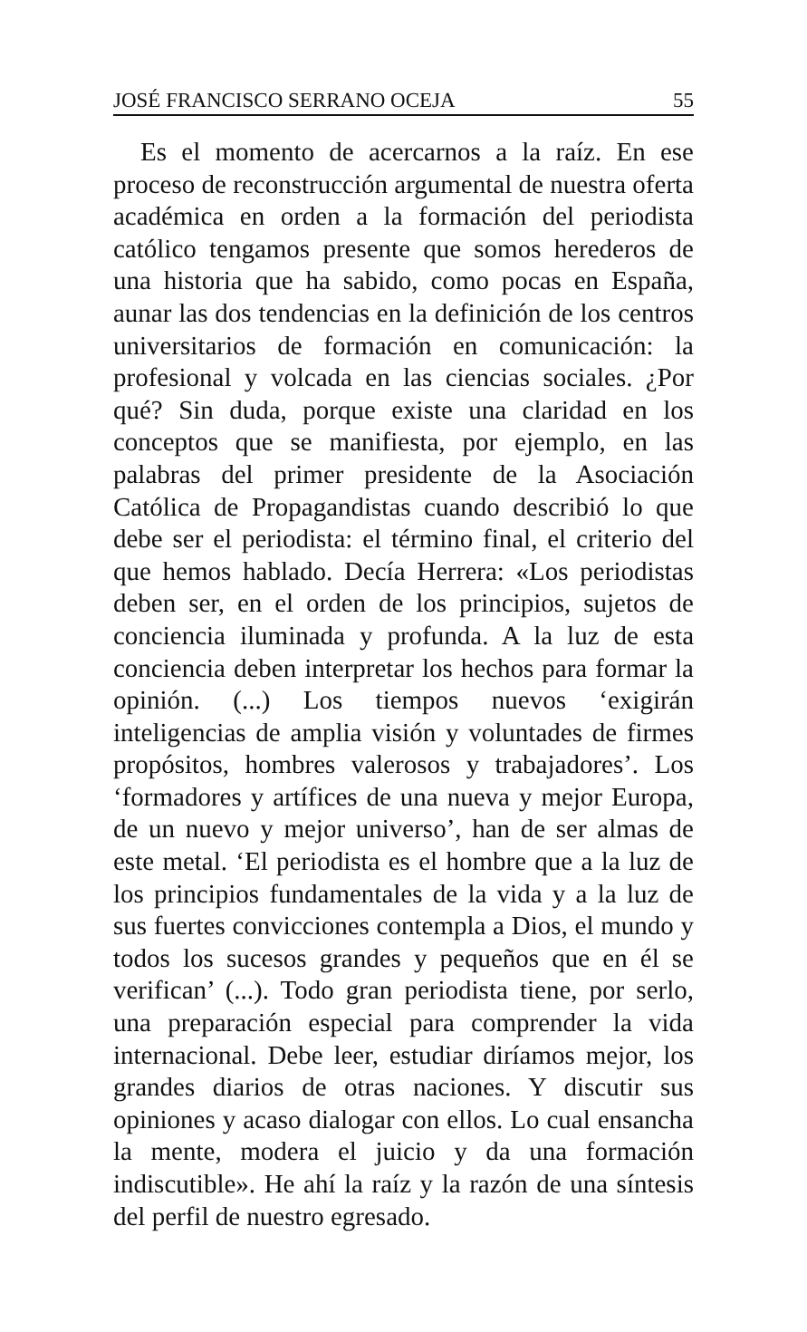JOSÉ FRANCISCO SERRANO OCEJA 55
Es el momento de acercarnos a la raíz. En ese proceso de reconstrucción argumental de nuestra oferta académica en orden a la formación del periodista católico tengamos presente que somos herederos de una historia que ha sabido, como pocas en España, aunar las dos tendencias en la definición de los centros universitarios de formación en comunicación: la profesional y volcada en las ciencias sociales. ¿Por qué? Sin duda, porque existe una claridad en los conceptos que se manifiesta, por ejemplo, en las palabras del primer presidente de la Asociación Católica de Propagandistas cuando describió lo que debe ser el periodista: el término final, el criterio del que hemos hablado. Decía Herrera: «Los periodistas deben ser, en el orden de los principios, sujetos de conciencia iluminada y profunda. A la luz de esta conciencia deben interpretar los hechos para formar la opinión. (...) Los tiempos nuevos ‘exigirán inteligencias de amplia visión y voluntades de firmes propósitos, hombres valerosos y trabajadores’. Los ‘formadores y artífices de una nueva y mejor Europa, de un nuevo y mejor universo’, han de ser almas de este metal. ‘El periodista es el hombre que a la luz de los principios fundamentales de la vida y a la luz de sus fuertes convicciones contempla a Dios, el mundo y todos los sucesos grandes y pequeños que en él se verifican’ (...). Todo gran periodista tiene, por serlo, una preparación especial para comprender la vida internacional. Debe leer, estudiar diríamos mejor, los grandes diarios de otras naciones. Y discutir sus opiniones y acaso dialogar con ellos. Lo cual ensancha la mente, modera el juicio y da una formación indiscutible». He ahí la raíz y la razón de una síntesis del perfil de nuestro egresado.